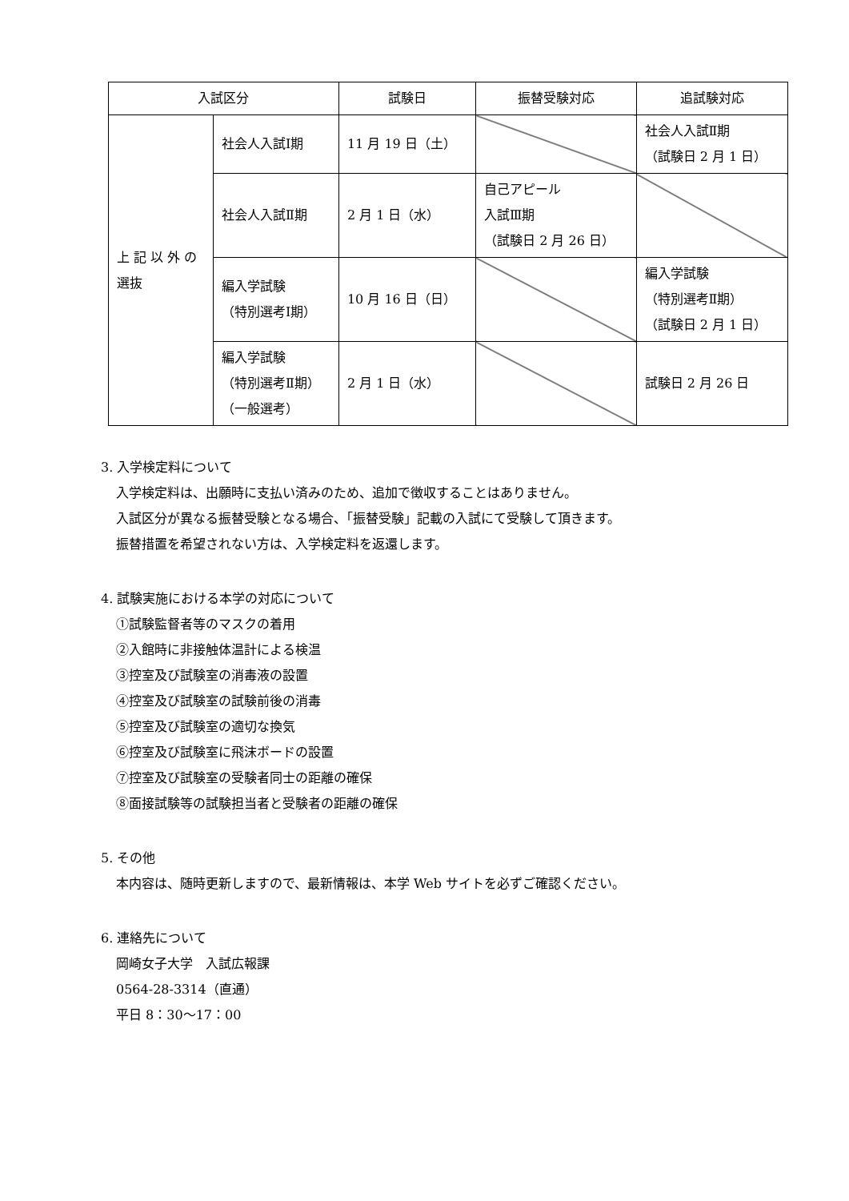| 入試区分 | | 試験日 | 振替受験対応 | 追試験対応 |
| --- | --- | --- | --- | --- |
| 上 記 以 外 の 選抜 | 社会人入試Ⅰ期 | 11 月 19 日（土） | | 社会人入試Ⅱ期 （試験日 2 月 1 日） |
| | 社会人入試Ⅱ期 | 2 月 1 日（水） | 自己アピール 入試Ⅲ期 （試験日 2 月 26 日） | |
| | 編入学試験 （特別選考Ⅰ期） | 10 月 16 日（日） | | 編入学試験 （特別選考Ⅱ期） （試験日 2 月 1 日） |
| | 編入学試験 （特別選考Ⅱ期） （一般選考） | 2 月 1 日（水） | | 試験日 2 月 26 日 |
3. 入学検定料について
入学検定料は、出願時に支払い済みのため、追加で徴収することはありません。
入試区分が異なる振替受験となる場合、「振替受験」記載の入試にて受験して頂きます。
振替措置を希望されない方は、入学検定料を返還します。
4. 試験実施における本学の対応について
①試験監督者等のマスクの着用
②入館時に非接触体温計による検温
③控室及び試験室の消毒液の設置
④控室及び試験室の試験前後の消毒
⑤控室及び試験室の適切な換気
⑥控室及び試験室に飛沫ボードの設置
⑦控室及び試験室の受験者同士の距離の確保
⑧面接試験等の試験担当者と受験者の距離の確保
5. その他
本内容は、随時更新しますので、最新情報は、本学 Web サイトを必ずご確認ください。
6. 連絡先について
岡崎女子大学　入試広報課
0564-28-3314（直通）
平日 8：30～17：00